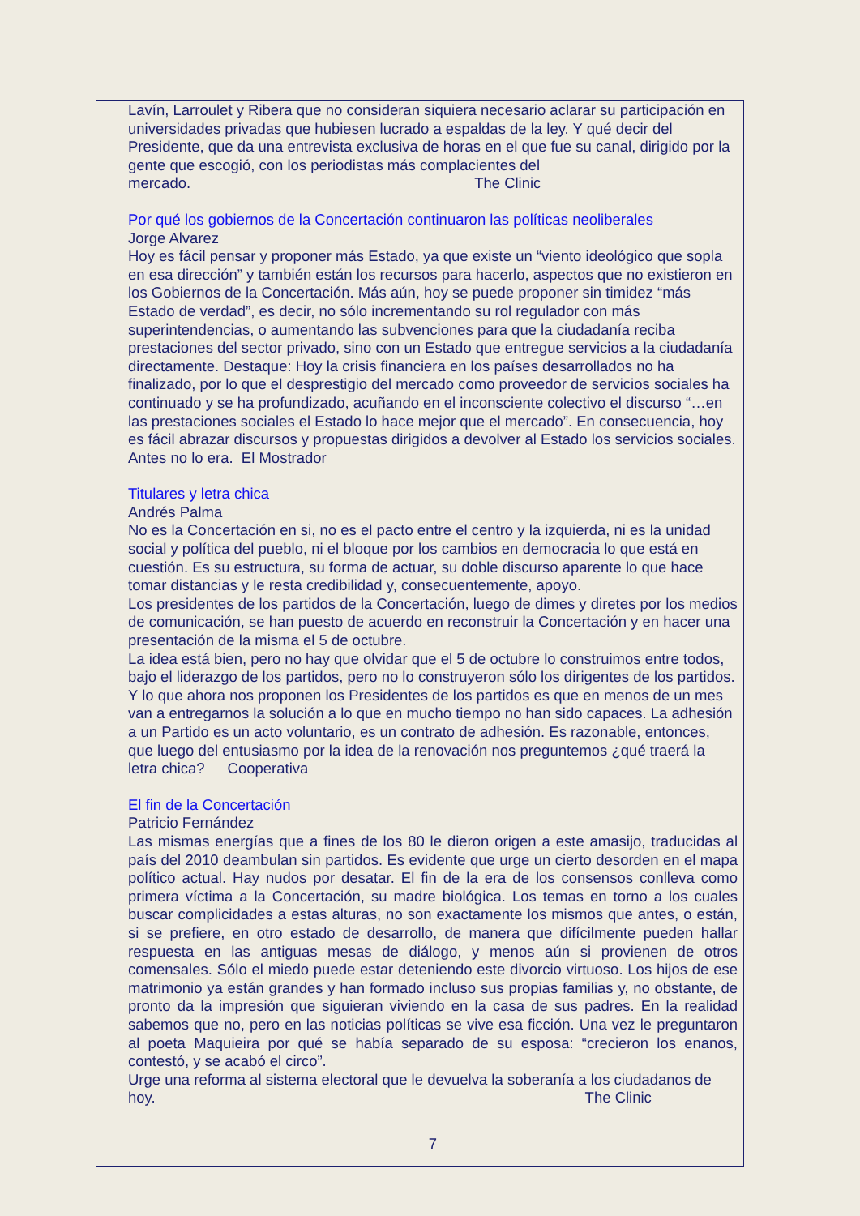Lavín, Larroulet y Ribera que no consideran siquiera necesario aclarar su participación en universidades privadas que hubiesen lucrado a espaldas de la ley. Y qué decir del Presidente, que da una entrevista exclusiva de horas en el que fue su canal, dirigido por la gente que escogió, con los periodistas más complacientes del mercado. The Clinic
Por qué los gobiernos de la Concertación continuaron las políticas neoliberales
Jorge Alvarez
Hoy es fácil pensar y proponer más Estado, ya que existe un “viento ideológico que sopla en esa dirección” y también están los recursos para hacerlo, aspectos que no existieron en los Gobiernos de la Concertación. Más aún, hoy se puede proponer sin timidez “más Estado de verdad”, es decir, no sólo incrementando su rol regulador con más superintendencias, o aumentando las subvenciones para que la ciudadanía reciba prestaciones del sector privado, sino con un Estado que entregue servicios a la ciudadanía directamente. Destaque: Hoy la crisis financiera en los países desarrollados no ha finalizado, por lo que el desprestigio del mercado como proveedor de servicios sociales ha continuado y se ha profundizado, acuñando en el inconsciente colectivo el discurso “…en las prestaciones sociales el Estado lo hace mejor que el mercado”. En consecuencia, hoy es fácil abrazar discursos y propuestas dirigidos a devolver al Estado los servicios sociales. Antes no lo era. El Mostrador
Titulares y letra chica
Andrés Palma
No es la Concertación en si, no es el pacto entre el centro y la izquierda, ni es la unidad social y política del pueblo, ni el bloque por los cambios en democracia lo que está en cuestión. Es su estructura, su forma de actuar, su doble discurso aparente lo que hace tomar distancias y le resta credibilidad y, consecuentemente, apoyo.
Los presidentes de los partidos de la Concertación, luego de dimes y diretes por los medios de comunicación, se han puesto de acuerdo en reconstruir la Concertación y en hacer una presentación de la misma el 5 de octubre.
La idea está bien, pero no hay que olvidar que el 5 de octubre lo construimos entre todos, bajo el liderazgo de los partidos, pero no lo construyeron sólo los dirigentes de los partidos. Y lo que ahora nos proponen los Presidentes de los partidos es que en menos de un mes van a entregarnos la solución a lo que en mucho tiempo no han sido capaces. La adhesión a un Partido es un acto voluntario, es un contrato de adhesión. Es razonable, entonces, que luego del entusiasmo por la idea de la renovación nos preguntemos ¿qué traerá la letra chica? Cooperativa
El fin de la Concertación
Patricio Fernández
Las mismas energías que a fines de los 80 le dieron origen a este amasijo, traducidas al país del 2010 deambulan sin partidos. Es evidente que urge un cierto desorden en el mapa político actual. Hay nudos por desatar. El fin de la era de los consensos conlleva como primera víctima a la Concertación, su madre biológica. Los temas en torno a los cuales buscar complicidades a estas alturas, no son exactamente los mismos que antes, o están, si se prefiere, en otro estado de desarrollo, de manera que difícilmente pueden hallar respuesta en las antiguas mesas de diálogo, y menos aún si provienen de otros comensales. Sólo el miedo puede estar deteniendo este divorcio virtuoso. Los hijos de ese matrimonio ya están grandes y han formado incluso sus propias familias y, no obstante, de pronto da la impresión que siguieran viviendo en la casa de sus padres. En la realidad sabemos que no, pero en las noticias políticas se vive esa ficción. Una vez le preguntaron al poeta Maquieira por qué se había separado de su esposa: “crecieron los enanos, contestó, y se acabó el circo”.
Urge una reforma al sistema electoral que le devuelva la soberanía a los ciudadanos de hoy. The Clinic
7